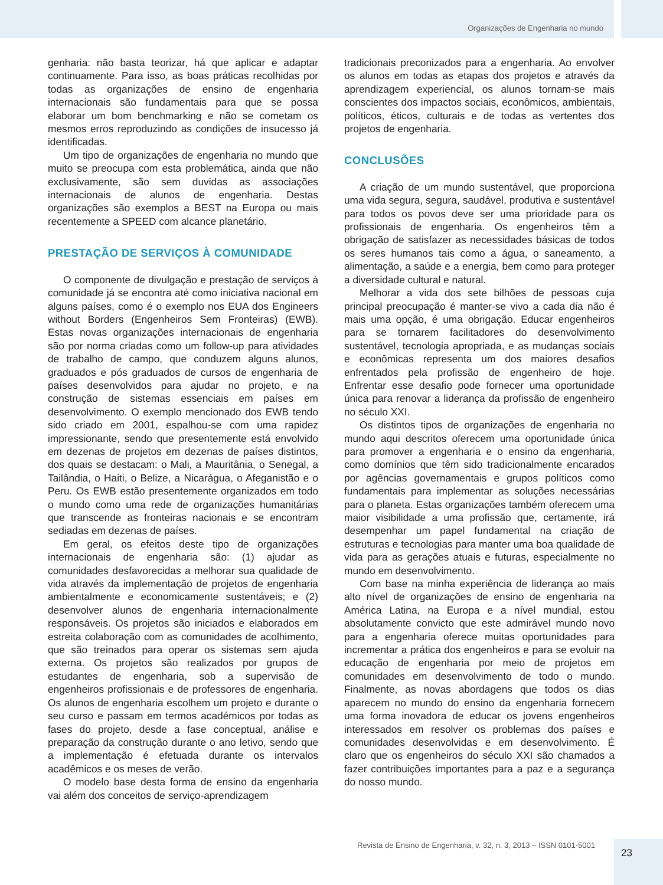Organizações de Engenharia no mundo
genharia: não basta teorizar, há que aplicar e adaptar continuamente. Para isso, as boas práticas recolhidas por todas as organizações de ensino de engenharia internacionais são fundamentais para que se possa elaborar um bom benchmarking e não se cometam os mesmos erros reproduzindo as condições de insucesso já identificadas.
Um tipo de organizações de engenharia no mundo que muito se preocupa com esta problemática, ainda que não exclusivamente, são sem duvidas as associações internacionais de alunos de engenharia. Destas organizações são exemplos a BEST na Europa ou mais recentemente a SPEED com alcance planetário.
PRESTAÇÃO DE SERVIÇOS À COMUNIDADE
O componente de divulgação e prestação de serviços à comunidade já se encontra até como iniciativa nacional em alguns países, como é o exemplo nos EUA dos Engineers without Borders (Engenheiros Sem Fronteiras) (EWB). Estas novas organizações internacionais de engenharia são por norma criadas como um follow-up para atividades de trabalho de campo, que conduzem alguns alunos, graduados e pós graduados de cursos de engenharia de países desenvolvidos para ajudar no projeto, e na construção de sistemas essenciais em países em desenvolvimento. O exemplo mencionado dos EWB tendo sido criado em 2001, espalhou-se com uma rapidez impressionante, sendo que presentemente está envolvido em dezenas de projetos em dezenas de países distintos, dos quais se destacam: o Mali, a Mauritânia, o Senegal, a Tailândia, o Haiti, o Belize, a Nicarágua, o Afeganistão e o Peru. Os EWB estão presentemente organizados em todo o mundo como uma rede de organizações humanitárias que transcende as fronteiras nacionais e se encontram sediadas em dezenas de países.
Em geral, os efeitos deste tipo de organizações internacionais de engenharia são: (1) ajudar as comunidades desfavorecidas a melhorar sua qualidade de vida através da implementação de projetos de engenharia ambientalmente e economicamente sustentáveis; e (2) desenvolver alunos de engenharia internacionalmente responsáveis. Os projetos são iniciados e elaborados em estreita colaboração com as comunidades de acolhimento, que são treinados para operar os sistemas sem ajuda externa. Os projetos são realizados por grupos de estudantes de engenharia, sob a supervisão de engenheiros profissionais e de professores de engenharia. Os alunos de engenharia escolhem um projeto e durante o seu curso e passam em termos académicos por todas as fases do projeto, desde a fase conceptual, análise e preparação da construção durante o ano letivo, sendo que a implementação é efetuada durante os intervalos acadêmicos e os meses de verão.
O modelo base desta forma de ensino da engenharia vai além dos conceitos de serviço-aprendizagem
tradicionais preconizados para a engenharia. Ao envolver os alunos em todas as etapas dos projetos e através da aprendizagem experiencial, os alunos tornam-se mais conscientes dos impactos sociais, econômicos, ambientais, políticos, éticos, culturais e de todas as vertentes dos projetos de engenharia.
CONCLUSÕES
A criação de um mundo sustentável, que proporciona uma vida segura, segura, saudável, produtiva e sustentável para todos os povos deve ser uma prioridade para os profissionais de engenharia. Os engenheiros têm a obrigação de satisfazer as necessidades básicas de todos os seres humanos tais como a água, o saneamento, a alimentação, a saúde e a energia, bem como para proteger a diversidade cultural e natural.
Melhorar a vida dos sete bilhões de pessoas cuja principal preocupação é manter-se vivo a cada dia não é mais uma opção, é uma obrigação. Educar engenheiros para se tornarem facilitadores do desenvolvimento sustentável, tecnologia apropriada, e as mudanças sociais e econômicas representa um dos maiores desafios enfrentados pela profissão de engenheiro de hoje. Enfrentar esse desafio pode fornecer uma oportunidade única para renovar a liderança da profissão de engenheiro no século XXI.
Os distintos tipos de organizações de engenharia no mundo aqui descritos oferecem uma oportunidade única para promover a engenharia e o ensino da engenharia, como domínios que têm sido tradicionalmente encarados por agências governamentais e grupos políticos como fundamentais para implementar as soluções necessárias para o planeta. Estas organizações também oferecem uma maior visibilidade a uma profissão que, certamente, irá desempenhar um papel fundamental na criação de estruturas e tecnologias para manter uma boa qualidade de vida para as gerações atuais e futuras, especialmente no mundo em desenvolvimento.
Com base na minha experiência de liderança ao mais alto nível de organizações de ensino de engenharia na América Latina, na Europa e a nível mundial, estou absolutamente convicto que este admirável mundo novo para a engenharia oferece muitas oportunidades para incrementar a prática dos engenheiros e para se evoluir na educação de engenharia por meio de projetos em comunidades em desenvolvimento de todo o mundo. Finalmente, as novas abordagens que todos os dias aparecem no mundo do ensino da engenharia fornecem uma forma inovadora de educar os jovens engenheiros interessados em resolver os problemas dos países e comunidades desenvolvidas e em desenvolvimento. É claro que os engenheiros do século XXI são chamados a fazer contribuições importantes para a paz e a segurança do nosso mundo.
Revista de Ensino de Engenharia, v. 32, n. 3, 2013 – ISSN 0101-5001
23